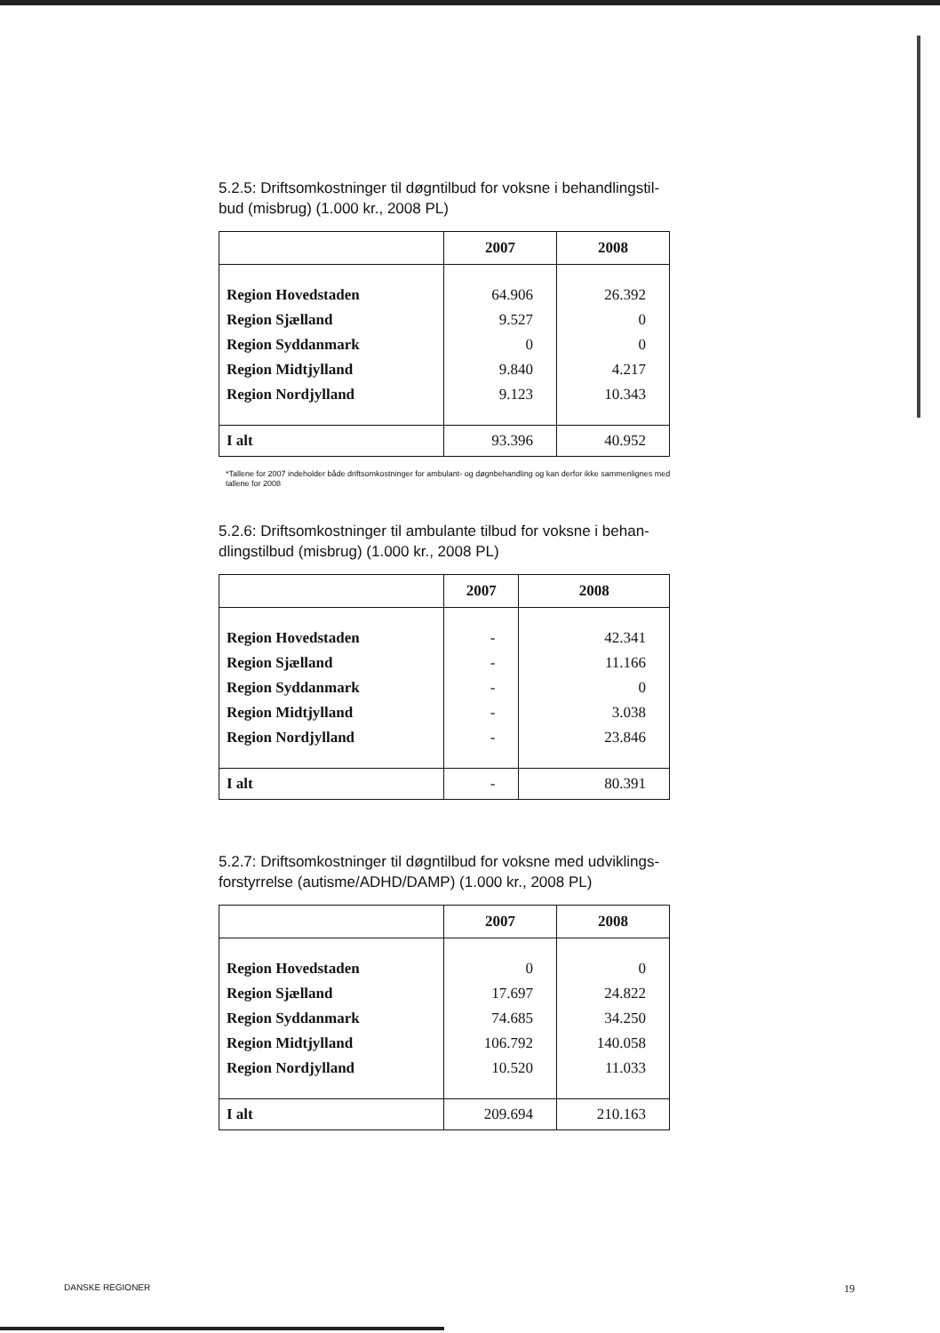5.2.5: Driftsomkostninger til døgntilbud for voksne i behandlingstil-bud (misbrug) (1.000 kr., 2008 PL)
| | 2007 | 2008 |
| --- | --- | --- |
| Region Hovedstaden | 64.906 | 26.392 |
| Region Sjælland | 9.527 | 0 |
| Region Syddanmark | 0 | 0 |
| Region Midtjylland | 9.840 | 4.217 |
| Region Nordjylland | 9.123 | 10.343 |
| I alt | 93.396 | 40.952 |
*Tallene for 2007 indeholder både driftsomkostninger for ambulant- og døgnbehandling og kan derfor ikke sammenlignes med tallene for 2008
5.2.6: Driftsomkostninger til ambulante tilbud for voksne i behan-dlingstilbud (misbrug) (1.000 kr., 2008 PL)
| | 2007 | 2008 |
| --- | --- | --- |
| Region Hovedstaden | - | 42.341 |
| Region Sjælland | - | 11.166 |
| Region Syddanmark | - | 0 |
| Region Midtjylland | - | 3.038 |
| Region Nordjylland | - | 23.846 |
| I alt | - | 80.391 |
5.2.7: Driftsomkostninger til døgntilbud for voksne med udviklings-forstyrrelse (autisme/ADHD/DAMP) (1.000 kr., 2008 PL)
| | 2007 | 2008 |
| --- | --- | --- |
| Region Hovedstaden | 0 | 0 |
| Region Sjælland | 17.697 | 24.822 |
| Region Syddanmark | 74.685 | 34.250 |
| Region Midtjylland | 106.792 | 140.058 |
| Region Nordjylland | 10.520 | 11.033 |
| I alt | 209.694 | 210.163 |
DANSKE REGIONER 19